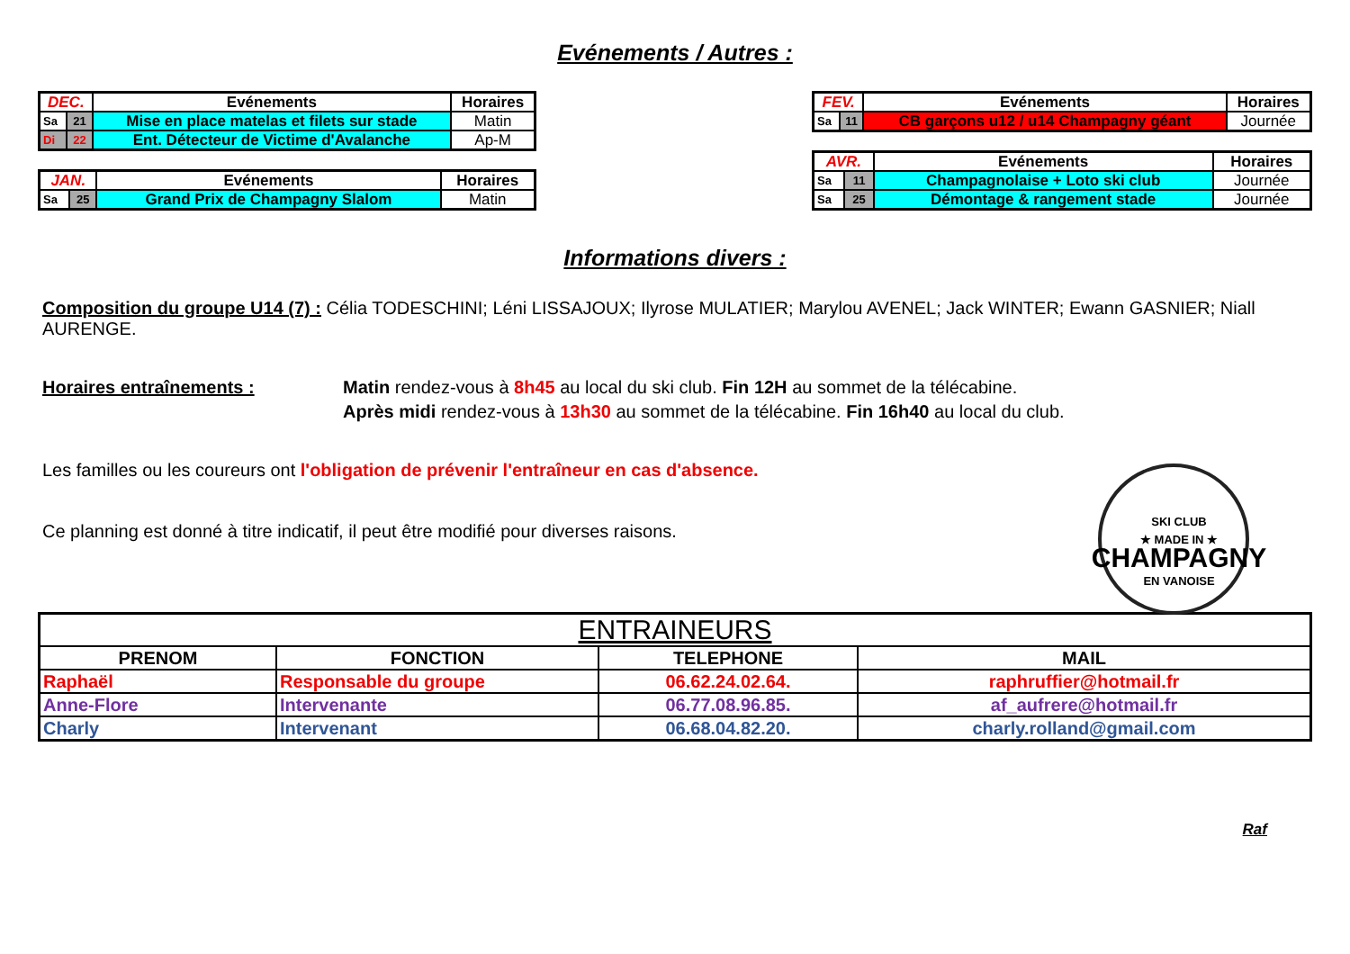Evénements / Autres :
| DEC. | | Evénements | Horaires |
| Sa | 21 | Mise en place matelas et filets sur stade | Matin |
| Di | 22 | Ent. Détecteur de Victime d'Avalanche | Ap-M |
| JAN. | | Evénements | Horaires |
| Sa | 25 | Grand Prix de Champagny Slalom | Matin |
| FEV. | | Evénements | Horaires |
| Sa | 11 | CB garçons u12 / u14 Champagny géant | Journée |
| AVR. | | Evénements | Horaires |
| Sa | 11 | Champagnolaise + Loto ski club | Journée |
| Sa | 25 | Démontage & rangement stade | Journée |
Informations divers :
Composition du groupe U14 (7) : Célia TODESCHINI; Léni LISSAJOUX; Ilyrose MULATIER; Marylou AVENEL; Jack WINTER; Ewann GASNIER; Niall AURENGE.
Horaires entraînements : Matin rendez-vous à 8h45 au local du ski club. Fin 12H au sommet de la télécabine.
Après midi rendez-vous à 13h30 au sommet de la télécabine. Fin 16h40 au local du club.
Les familles ou les coureurs ont l'obligation de prévenir l'entraîneur en cas d'absence.
Ce planning est donné à titre indicatif, il peut être modifié pour diverses raisons.
SKI CLUB
★ MADE IN ★
CHAMPAGNY
EN VANOISE
| ENTRAINEURS | | | |
| PRENOM | FONCTION | TELEPHONE | MAIL |
| Raphaël | Responsable du groupe | 06.62.24.02.64. | raphruffier@hotmail.fr |
| Anne-Flore | Intervenante | 06.77.08.96.85. | af_aufrere@hotmail.fr |
| Charly | Intervenant | 06.68.04.82.20. | charly.rolland@gmail.com |
Raf